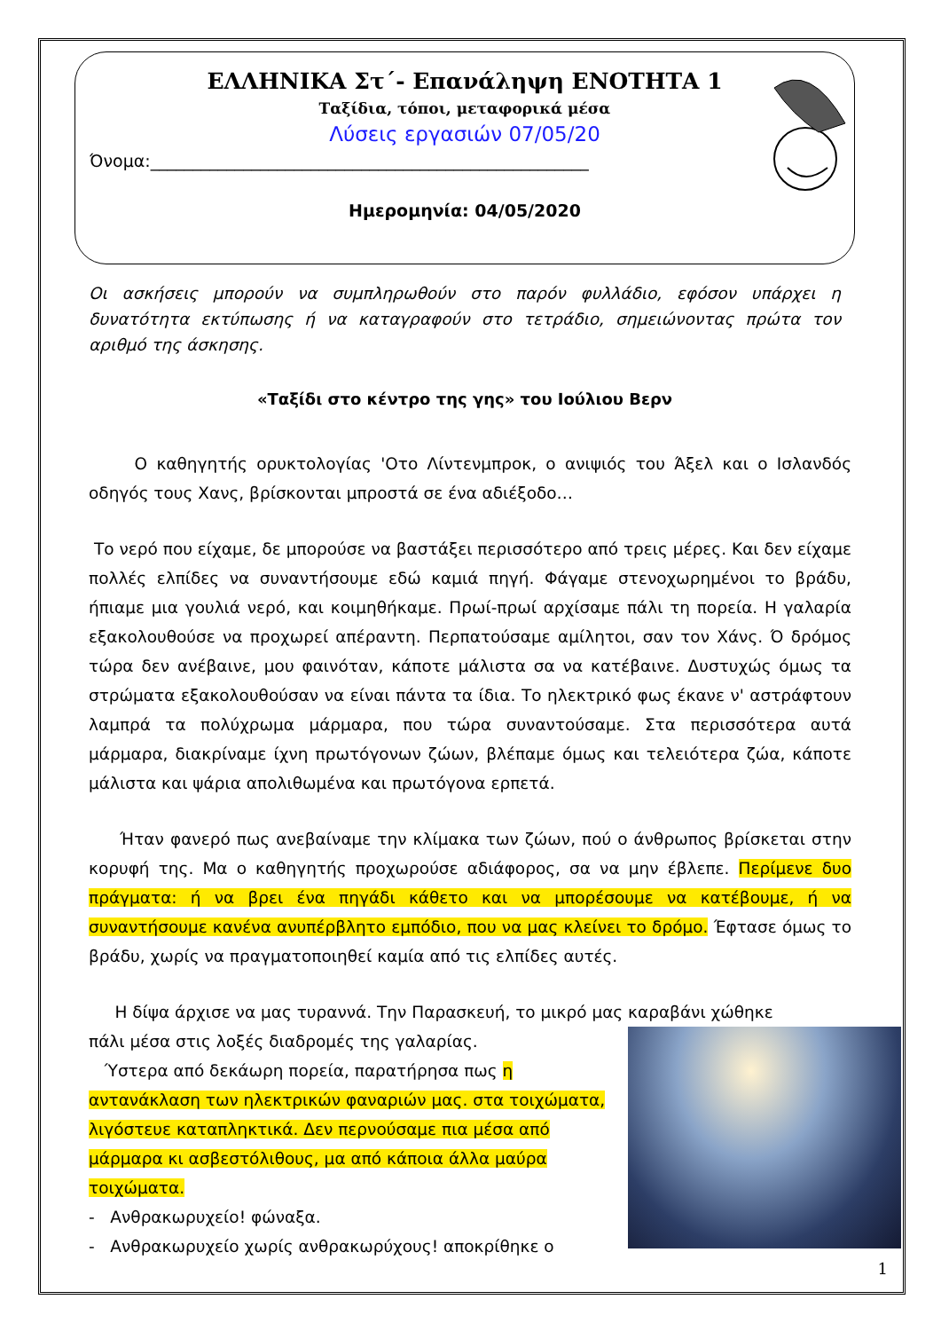ΕΛΛΗΝΙΚΑ Στ΄- Επανάληψη ΕΝΟΤΗΤΑ 1
Ταξίδια, τόποι, μεταφορικά μέσα
Λύσεις εργασιών 07/05/20
Όνομα:____________________________________________________
Ημερομηνία: 04/05/2020
Οι ασκήσεις μπορούν να συμπληρωθούν στο παρόν φυλλάδιο, εφόσον υπάρχει η δυνατότητα εκτύπωσης ή να καταγραφούν στο τετράδιο, σημειώνοντας πρώτα τον αριθμό της άσκησης.
«Ταξίδι στο κέντρο της γης» του Ιούλιου Βερν
Ο καθηγητής ορυκτολογίας 'Οτο Λίντενμπροκ, ο ανιψιός του Άξελ και ο Ισλανδός οδηγός τους Χανς, βρίσκονται μπροστά σε ένα αδιέξοδο…
Το νερό που είχαμε, δε μπορούσε να βαστάξει περισσότερο από τρεις μέρες. Και δεν είχαμε πολλές ελπίδες να συναντήσουμε εδώ καμιά πηγή. Φάγαμε στενοχωρημένοι το βράδυ, ήπιαμε μια γουλιά νερό, και κοιμηθήκαμε. Πρωί-πρωί αρχίσαμε πάλι τη πορεία. Η γαλαρία εξακολουθούσε να προχωρεί απέραντη. Περπατούσαμε αμίλητοι, σαν τον Χάνς. Ό δρόμος τώρα δεν ανέβαινε, μου φαινόταν, κάποτε μάλιστα σα να κατέβαινε. Δυστυχώς όμως τα στρώματα εξακολουθούσαν να είναι πάντα τα ίδια. Το ηλεκτρικό φως έκανε ν' αστράφτουν λαμπρά τα πολύχρωμα μάρμαρα, που τώρα συναντούσαμε. Στα περισσότερα αυτά μάρμαρα, διακρίναμε ίχνη πρωτόγονων ζώων, βλέπαμε όμως και τελειότερα ζώα, κάποτε μάλιστα και ψάρια απολιθωμένα και πρωτόγονα ερπετά.
Ήταν φανερό πως ανεβαίναμε την κλίμακα των ζώων, πού ο άνθρωπος βρίσκεται στην κορυφή της. Μα ο καθηγητής προχωρούσε αδιάφορος, σα να μην έβλεπε. Περίμενε δυο πράγματα: ή να βρει ένα πηγάδι κάθετο και να μπορέσουμε να κατέβουμε, ή να συναντήσουμε κανένα ανυπέρβλητο εμπόδιο, που να μας κλείνει το δρόμο. Έφτασε όμως το βράδυ, χωρίς να πραγματοποιηθεί καμία από τις ελπίδες αυτές.
Η δίψα άρχισε να μας τυραννά. Την Παρασκευή, το μικρό μας καραβάνι χώθηκε
πάλι μέσα στις λοξές διαδρομές της γαλαρίας.
Ύστερα από δεκάωρη πορεία, παρατήρησα πως η αντανάκλαση των ηλεκτρικών φαναριών μας. στα τοιχώματα, λιγόστευε καταπληκτικά. Δεν περνούσαμε πια μέσα από μάρμαρα κι ασβεστόλιθους, μα από κάποια άλλα μαύρα τοιχώματα.
- Ανθρακωρυχείο! φώναξα.
- Ανθρακωρυχείο χωρίς ανθρακωρύχους! αποκρίθηκε ο
1